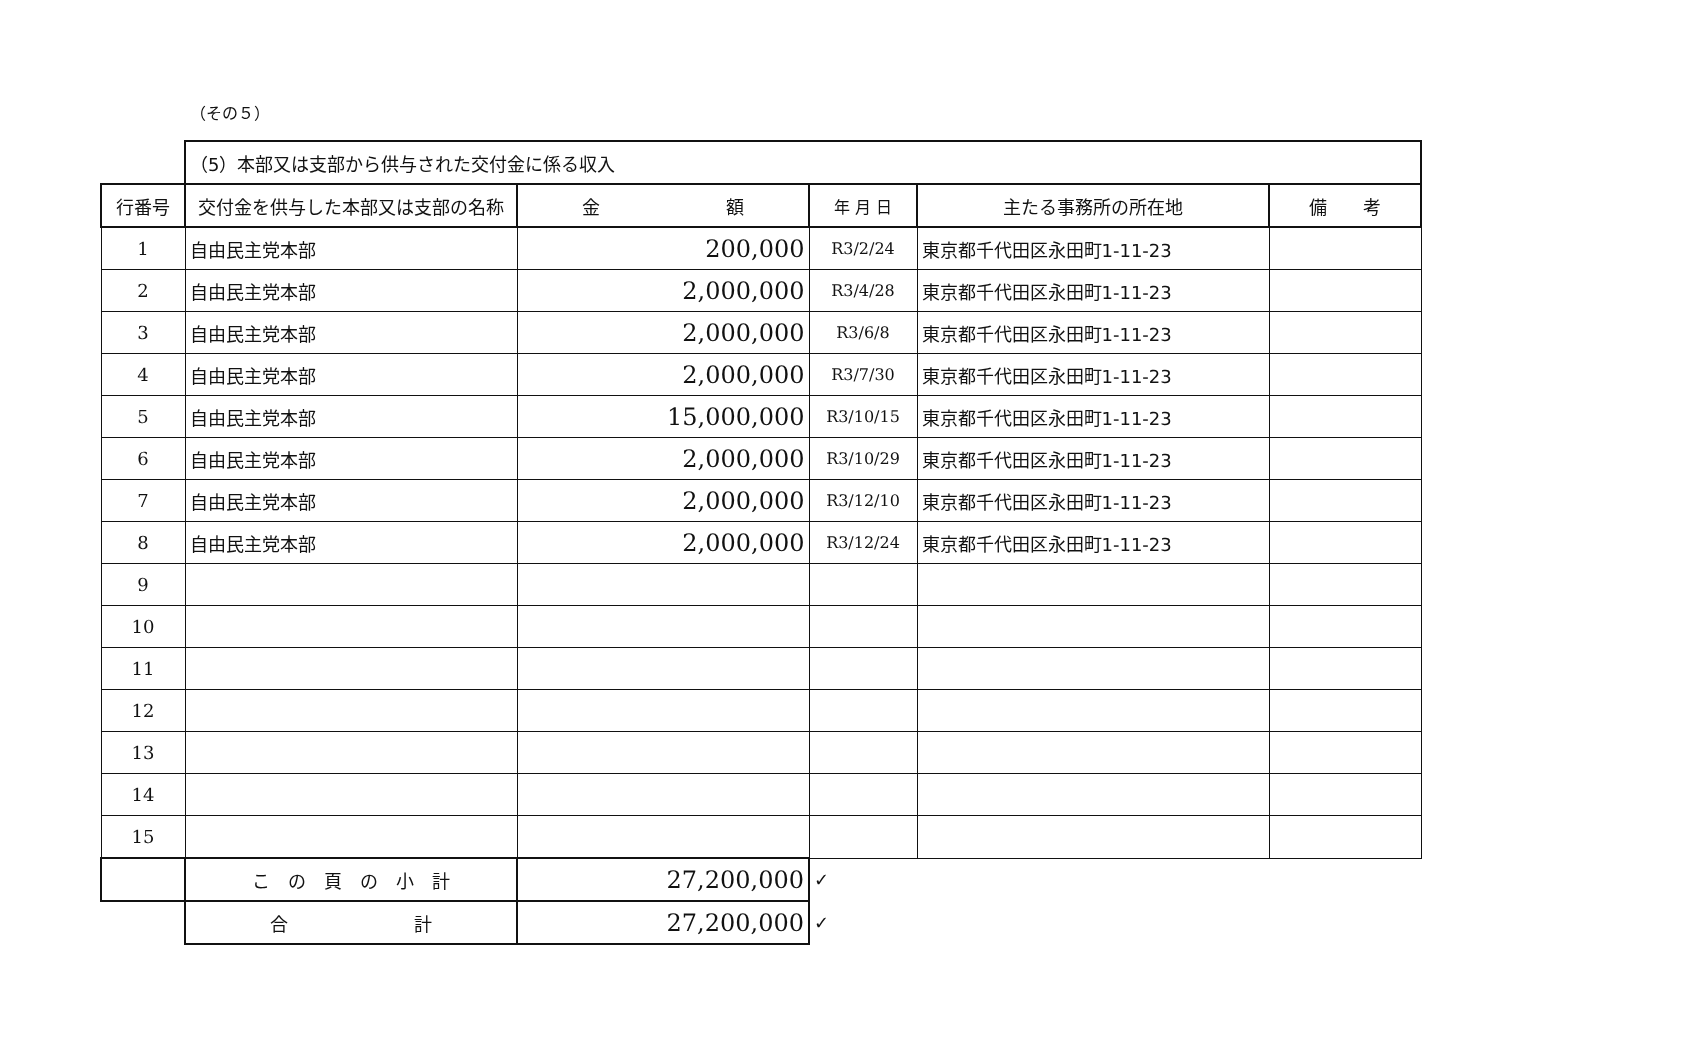（その５）
| | （5）本部又は支部から供与された交付金に係る収入 | | | | |
| 行番号 | 交付金を供与した本部又は支部の名称 | 金 額 | 年 月 日 | 主たる事務所の所在地 | 備 考 |
| 1 | 自由民主党本部 | 200,000 | R3/2/24 | 東京都千代田区永田町1-11-23 | |
| 2 | 自由民主党本部 | 2,000,000 | R3/4/28 | 東京都千代田区永田町1-11-23 | |
| 3 | 自由民主党本部 | 2,000,000 | R3/6/8 | 東京都千代田区永田町1-11-23 | |
| 4 | 自由民主党本部 | 2,000,000 | R3/7/30 | 東京都千代田区永田町1-11-23 | |
| 5 | 自由民主党本部 | 15,000,000 | R3/10/15 | 東京都千代田区永田町1-11-23 | |
| 6 | 自由民主党本部 | 2,000,000 | R3/10/29 | 東京都千代田区永田町1-11-23 | |
| 7 | 自由民主党本部 | 2,000,000 | R3/12/10 | 東京都千代田区永田町1-11-23 | |
| 8 | 自由民主党本部 | 2,000,000 | R3/12/24 | 東京都千代田区永田町1-11-23 | |
| 9 | | | | | |
| 10 | | | | | |
| 11 | | | | | |
| 12 | | | | | |
| 13 | | | | | |
| 14 | | | | | |
| 15 | | | | | |
| | こ の 頁 の 小 計 | 27,200,000 | ✓ | | |
| | 合 計 | 27,200,000 | ✓ | | |